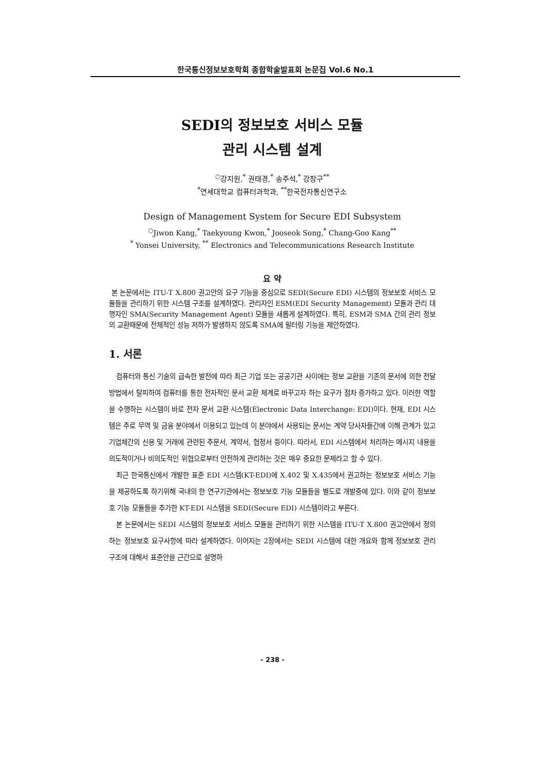한국통신정보보호학회 종합학술발표회 논문집 Vol.6 No.1
SEDI의 정보보호 서비스 모듈
관리 시스템 설계
<sup>○</sup>강지원,<sup>*</sup> 권태경,<sup>*</sup> 송주석,<sup>*</sup> 강창구<sup>**</sup>
<sup>*</sup> 연세대학교 컴퓨터과학과, <sup>**</sup>한국전자통신연구소
Design of Management System for Secure EDI Subsystem
<sup>○</sup>Jiwon Kang,<sup>*</sup> Taekyoung Kwon,<sup>*</sup> Jooseok Song,<sup>*</sup> Chang-Goo Kang<sup>**</sup>
<sup>*</sup> Yonsei University, <sup>**</sup> Electronics and Telecommunications Research Institute
요 약
본 논문에서는 ITU-T X.800 권고안의 요구 기능을 중심으로 SEDI(Secure EDI) 시스템의 정보보호 서비스 모듈들을 관리하기 위한 시스템 구조를 설계하였다. 관리자인 ESM(EDI Security Management) 모듈과 관리 대행자인 SMA(Security Management Agent) 모듈을 새롭게 설계하였다. 특히, ESM과 SMA 간의 관리 정보의 교환때문에 전체적인 성능 저하가 발생하지 않도록 SMA에 필터링 기능을 제안하였다.
1. 서론
컴퓨터와 통신 기술의 급속한 발전에 따라 최근 기업 또는 공공기관 사이에는 정보 교환을 기존의 문서에 의한 전달 방법에서 탈피하여 컴퓨터를 통한 전자적인 문서 교환 체계로 바꾸고자 하는 요구가 점차 증가하고 있다. 이러한 역할을 수행하는 시스템이 바로 전자 문서 교환 시스템(Electronic Data Interchange: EDI)이다. 현재, EDI 시스템은 주로 무역 및 금융 분야에서 이용되고 있는데 이 분야에서 사용되는 문서는 계약 당사자들간에 이해 관계가 있고 기업체간의 신용 및 거래에 관련된 주문서, 계약서, 협정서 등이다. 따라서, EDI 시스템에서 처리하는 메시지 내용을 의도적이거나 비의도적인 위협으로부터 안전하게 관리하는 것은 매우 중요한 문제라고 할 수 있다.
최근 한국통신에서 개발한 표준 EDI 시스템(KT-EDI)에 X.402 및 X.435에서 권고하는 정보보호 서비스 기능을 제공하도록 하기위해 국내의 한 연구기관에서는 정보보호 기능 모듈들을 별도로 개발중에 있다. 이와 같이 정보보호 기능 모듈들을 추가한 KT-EDI 시스템을 SEDI(Secure EDI) 시스템이라고 부른다.
본 논문에서는 SEDI 시스템의 정보보호 서비스 모듈을 관리하기 위한 시스템을 ITU-T X.800 권고안에서 정의하는 정보보호 요구사항에 따라 설계하였다. 이어지는 2장에서는 SEDI 시스템에 대한 개요와 함께 정보보호 관리 구조에 대해서 표준안을 근간으로 설명하
- 238 -